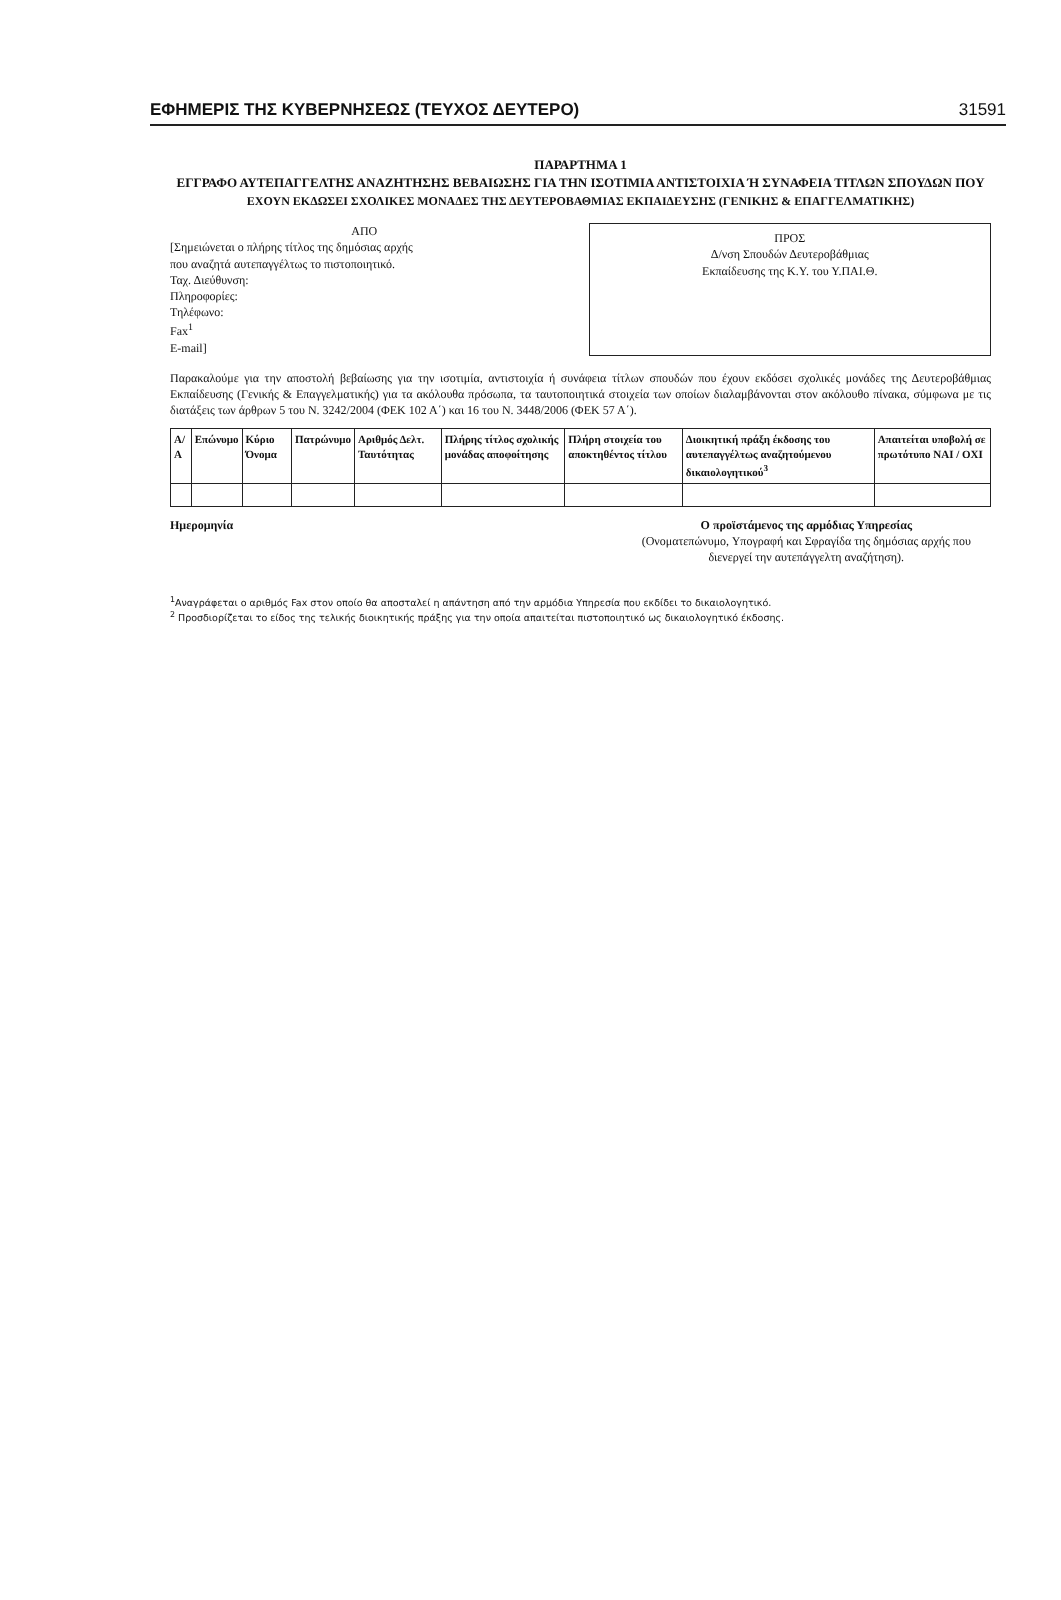ΕΦΗΜΕΡΙΣ ΤΗΣ ΚΥΒΕΡΝΗΣΕΩΣ (ΤΕΥΧΟΣ ΔΕΥΤΕΡΟ) 31591
ΠΑΡΑΡΤΗΜΑ 1
ΕΓΓΡΑΦΟ ΑΥΤΕΠΑΓΓΕΛΤΗΣ ΑΝΑΖΗΤΗΣΗΣ ΒΕΒΑΙΩΣΗΣ ΓΙΑ ΤΗΝ ΙΣΟΤΙΜΙΑ ΑΝΤΙΣΤΟΙΧΙΑ Ή ΣΥΝΑΦΕΙΑ ΤΙΤΛΩΝ ΣΠΟΥΔΩΝ ΠΟΥ
ΕΧΟΥΝ ΕΚΔΩΣΕΙ ΣΧΟΛΙΚΕΣ ΜΟΝΑΔΕΣ ΤΗΣ ΔΕΥΤΕΡΟΒΑΘΜΙΑΣ ΕΚΠΑΙΔΕΥΣΗΣ (ΓΕΝΙΚΗΣ & ΕΠΑΓΓΕΛΜΑΤΙΚΗΣ)
ΑΠΟ
[Σημειώνεται ο πλήρης τίτλος της δημόσιας αρχής
που αναζητά αυτεπαγγέλτως το πιστοποιητικό.
Ταχ. Διεύθυνση:
Πληροφορίες:
Τηλέφωνο:
Fax<sup>1</sup>
E-mail]
ΠΡΟΣ
Δ/νση Σπουδών Δευτεροβάθμιας
Εκπαίδευσης της Κ.Υ. του Υ.ΠΑΙ.Θ.
Παρακαλούμε για την αποστολή βεβαίωσης για την ισοτιμία, αντιστοιχία ή συνάφεια τίτλων σπουδών που έχουν εκδόσει σχολικές μονάδες της Δευτεροβάθμιας Εκπαίδευσης (Γενικής & Επαγγελματικής) για τα ακόλουθα πρόσωπα, τα ταυτοποιητικά στοιχεία των οποίων διαλαμβάνονται στον ακόλουθο πίνακα, σύμφωνα με τις διατάξεις των άρθρων 5 του Ν. 3242/2004 (ΦΕΚ 102 Α΄) και 16 του Ν. 3448/2006 (ΦΕΚ 57 Α΄).
| Α/Α | Επώνυμο | Κύριο Όνομα | Πατρώνυμο | Αριθμός Δελτ. Ταυτότητας | Πλήρης τίτλος σχολικής μονάδας αποφοίτησης | Πλήρη στοιχεία του αποκτηθέντος τίτλου | Διοικητική πράξη έκδοσης του αυτεπαγγέλτως αναζητούμενου δικαιολογητικού<sup>3</sup> | Απαιτείται υποβολή σε πρωτότυπο ΝΑΙ / ΟΧΙ |
| --- | --- | --- | --- | --- | --- | --- | --- | --- |
Ημερομηνία Ο προϊστάμενος της αρμόδιας Υπηρεσίας
(Ονοματεπώνυμο, Υπογραφή και Σφραγίδα της δημόσιας αρχής που διενεργεί την αυτεπάγγελτη αναζήτηση).
<sup>1</sup> Αναγράφεται ο αριθμός Fax στον οποίο θα αποσταλεί η απάντηση από την αρμόδια Υπηρεσία που εκδίδει το δικαιολογητικό.
<sup>2</sup> Προσδιορίζεται το είδος της τελικής διοικητικής πράξης για την οποία απαιτείται πιστοποιητικό ως δικαιολογητικό έκδοσης.